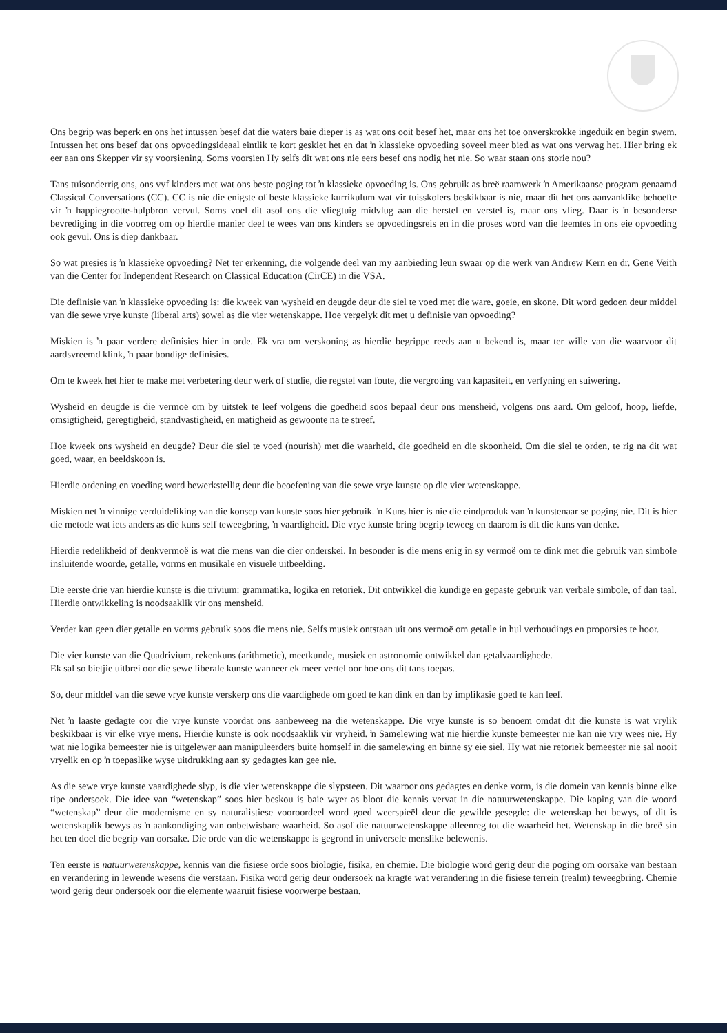Ons begrip was beperk en ons het intussen besef dat die waters baie dieper is as wat ons ooit besef het, maar ons het toe onverskrokke ingeduik en begin swem. Intussen het ons besef dat ons opvoedingsideaal eintlik te kort geskiet het en dat ŉ klassieke opvoeding soveel meer bied as wat ons verwag het. Hier bring ek eer aan ons Skepper vir sy voorsiening. Soms voorsien Hy selfs dit wat ons nie eers besef ons nodig het nie. So waar staan ons storie nou?
Tans tuisonderrig ons, ons vyf kinders met wat ons beste poging tot ŉ klassieke opvoeding is. Ons gebruik as breë raamwerk ŉ Amerikaanse program genaamd Classical Conversations (CC). CC is nie die enigste of beste klassieke kurrikulum wat vir tuisskolers beskikbaar is nie, maar dit het ons aanvanklike behoefte vir ŉ happiegrootte-hulpbron vervul. Soms voel dit asof ons die vliegtuig midvlug aan die herstel en verstel is, maar ons vlieg. Daar is ŉ besonderse bevrediging in die voorreg om op hierdie manier deel te wees van ons kinders se opvoedingsreis en in die proses word van die leemtes in ons eie opvoeding ook gevul. Ons is diep dankbaar.
So wat presies is ŉ klassieke opvoeding? Net ter erkenning, die volgende deel van my aanbieding leun swaar op die werk van Andrew Kern en dr. Gene Veith van die Center for Independent Research on Classical Education (CirCE) in die VSA.
Die definisie van ŉ klassieke opvoeding is: die kweek van wysheid en deugde deur die siel te voed met die ware, goeie, en skone. Dit word gedoen deur middel van die sewe vrye kunste (liberal arts) sowel as die vier wetenskappe. Hoe vergelyk dit met u definisie van opvoeding?
Miskien is ŉ paar verdere definisies hier in orde. Ek vra om verskoning as hierdie begrippe reeds aan u bekend is, maar ter wille van die waarvoor dit aardsvreemd klink, ŉ paar bondige definisies.
Om te kweek het hier te make met verbetering deur werk of studie, die regstel van foute, die vergroting van kapasiteit, en verfyning en suiwering.
Wysheid en deugde is die vermoë om by uitstek te leef volgens die goedheid soos bepaal deur ons mensheid, volgens ons aard. Om geloof, hoop, liefde, omsigtigheid, geregtigheid, standvastigheid, en matigheid as gewoonte na te streef.
Hoe kweek ons wysheid en deugde? Deur die siel te voed (nourish) met die waarheid, die goedheid en die skoonheid. Om die siel te orden, te rig na dit wat goed, waar, en beeldskoon is.
Hierdie ordening en voeding word bewerkstellig deur die beoefening van die sewe vrye kunste op die vier wetenskappe.
Miskien net ŉ vinnige verduideliking van die konsep van kunste soos hier gebruik. ŉ Kuns hier is nie die eindproduk van ŉ kunstenaar se poging nie. Dit is hier die metode wat iets anders as die kuns self teweegbring, ŉ vaardigheid. Die vrye kunste bring begrip teweeg en daarom is dit die kuns van denke.
Hierdie redelikheid of denkvermoë is wat die mens van die dier onderskei. In besonder is die mens enig in sy vermoë om te dink met die gebruik van simbole insluitende woorde, getalle, vorms en musikale en visuele uitbeelding.
Die eerste drie van hierdie kunste is die trivium: grammatika, logika en retoriek. Dit ontwikkel die kundige en gepaste gebruik van verbale simbole, of dan taal. Hierdie ontwikkeling is noodsaaklik vir ons mensheid.
Verder kan geen dier getalle en vorms gebruik soos die mens nie. Selfs musiek ontstaan uit ons vermoë om getalle in hul verhoudings en proporsies te hoor.
Die vier kunste van die Quadrivium, rekenkuns (arithmetic), meetkunde, musiek en astronomie ontwikkel dan getalvaardighede.
Ek sal so bietjie uitbrei oor die sewe liberale kunste wanneer ek meer vertel oor hoe ons dit tans toepas.
So, deur middel van die sewe vrye kunste verskerp ons die vaardighede om goed te kan dink en dan by implikasie goed te kan leef.
Net ŉ laaste gedagte oor die vrye kunste voordat ons aanbeweeg na die wetenskappe. Die vrye kunste is so benoem omdat dit die kunste is wat vrylik beskikbaar is vir elke vrye mens. Hierdie kunste is ook noodsaaklik vir vryheid. ŉ Samelewing wat nie hierdie kunste bemeester nie kan nie vry wees nie. Hy wat nie logika bemeester nie is uitgelewer aan manipuleerders buite homself in die samelewing en binne sy eie siel. Hy wat nie retoriek bemeester nie sal nooit vryelik en op ŉ toepaslike wyse uitdrukking aan sy gedagtes kan gee nie.
As die sewe vrye kunste vaardighede slyp, is die vier wetenskappe die slypsteen. Dit waaroor ons gedagtes en denke vorm, is die domein van kennis binne elke tipe ondersoek. Die idee van “wetenskap” soos hier beskou is baie wyer as bloot die kennis vervat in die natuurwetenskappe. Die kaping van die woord “wetenskap” deur die modernisme en sy naturalistiese vooroordeel word goed weerspieël deur die gewilde gesegde: die wetenskap het bewys, of dit is wetenskaplik bewys as ŉ aankondiging van onbetwisbare waarheid. So asof die natuurwetenskappe alleenreg tot die waarheid het. Wetenskap in die breë sin het ten doel die begrip van oorsake. Die orde van die wetenskappe is gegrond in universele menslike belewenis.
Ten eerste is natuurwetenskappe, kennis van die fisiese orde soos biologie, fisika, en chemie. Die biologie word gerig deur die poging om oorsake van bestaan en verandering in lewende wesens die verstaan. Fisika word gerig deur ondersoek na kragte wat verandering in die fisiese terrein (realm) teweegbring. Chemie word gerig deur ondersoek oor die elemente waaruit fisiese voorwerpe bestaan.